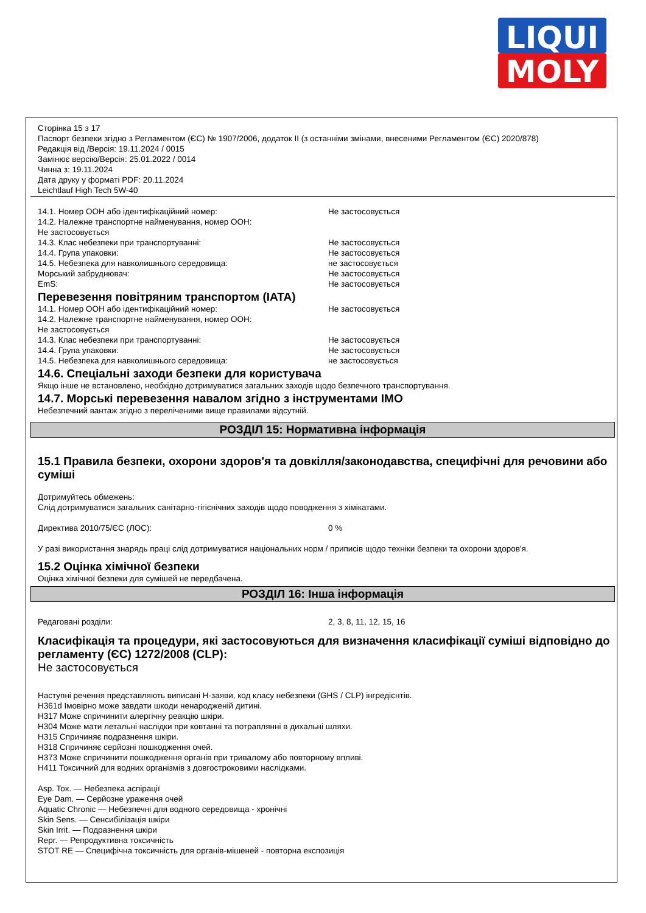LIQUI
MOLY
Сторінка 15 з 17
Паспорт безпеки згідно з Регламентом (ЄС) № 1907/2006, додаток II (з останніми змінами, внесеними Регламентом (ЄС) 2020/878)
Редакція від /Версія: 19.11.2024 / 0015
Замінює версію/Версія: 25.01.2022 / 0014
Чинна з: 19.11.2024
Дата друку у форматі PDF: 20.11.2024
Leichtlauf High Tech 5W-40
14.1. Номер ООН або ідентифікаційний номер: Не застосовується
14.2. Належне транспортне найменування, номер ООН:
Не застосовується
14.3. Клас небезпеки при транспортуванні: Не застосовується
14.4. Група упаковки: Не застосовується
14.5. Небезпека для навколишнього середовища: не застосовується
Морський забруднювач: Не застосовується
EmS: Не застосовується
Перевезення повітряним транспортом (IATA)
14.1. Номер ООН або ідентифікаційний номер: Не застосовується
14.2. Належне транспортне найменування, номер ООН:
Не застосовується
14.3. Клас небезпеки при транспортуванні: Не застосовується
14.4. Група упаковки: Не застосовується
14.5. Небезпека для навколишнього середовища: не застосовується
14.6. Спеціальні заходи безпеки для користувача
Якщо інше не встановлено, необхідно дотримуватися загальних заходів щодо безпечного транспортування.
14.7. Морські перевезення навалом згідно з інструментами IMO
Небезпечний вантаж згідно з переліченими вище правилами відсутній.
РОЗДІЛ 15: Нормативна інформація
15.1 Правила безпеки, охорони здоров'я та довкілля/законодавства, специфічні для речовини або суміші
Дотримуйтесь обмежень:
Слід дотримуватися загальних санітарно-гігієнічних заходів щодо поводження з хімікатами.
Директива 2010/75/ЄС (ЛОС): 0 %
У разі використання знарядь праці слід дотримуватися національних норм / приписів щодо техніки безпеки та охорони здоров'я.
15.2 Оцінка хімічної безпеки
Оцінка хімічної безпеки для сумішей не передбачена.
РОЗДІЛ 16: Інша інформація
Редаговані розділи: 2, 3, 8, 11, 12, 15, 16
Класифікація та процедури, які застосовуються для визначення класифікації суміші відповідно до регламенту (ЄС) 1272/2008 (CLP):
Не застосовується
Наступні речення представляють виписані Н-заяви, код класу небезпеки (GHS / CLP) інгредієнтів.
H361d Імовірно може завдати шкоди ненародженій дитині.
H317 Може спричинити алергічну реакцію шкіри.
H304 Може мати летальні наслідки при ковтанні та потраплянні в дихальні шляхи.
H315 Спричиняє подразнення шкіри.
H318 Спричиняє серйозні пошкодження очей.
H373 Може спричинити пошкодження органів при тривалому або повторному впливі.
H411 Токсичний для водних організмів з довгостроковими наслідками.
Asp. Tox. — Небезпека аспірації
Eye Dam. — Серйозне ураження очей
Aquatic Chronic — Небезпечні для водного середовища - хронічні
Skin Sens. — Сенсибілізація шкіри
Skin Irrit. — Подразнення шкіри
Repr. — Репродуктивна токсичність
STOT RE — Специфічна токсичність для органів-мішеней - повторна експозиція